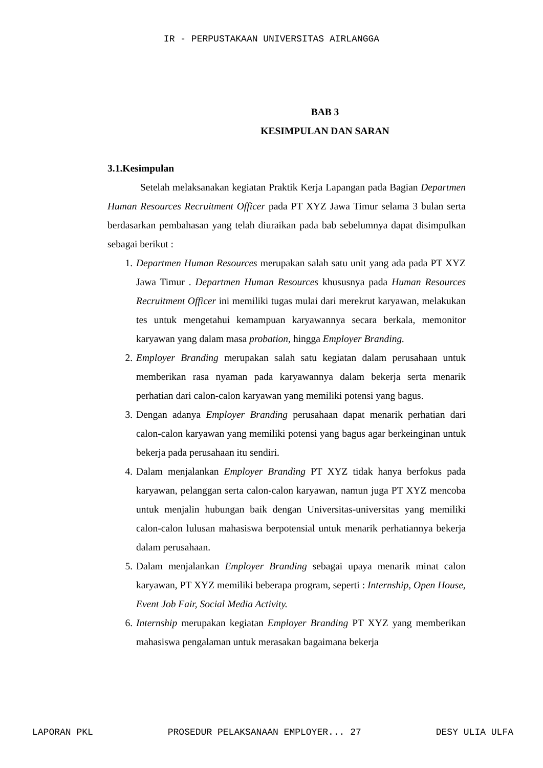IR - PERPUSTAKAAN UNIVERSITAS AIRLANGGA
BAB 3
KESIMPULAN DAN SARAN
3.1.Kesimpulan
Setelah melaksanakan kegiatan Praktik Kerja Lapangan pada Bagian Departmen Human Resources Recruitment Officer pada PT XYZ Jawa Timur selama 3 bulan serta berdasarkan pembahasan yang telah diuraikan pada bab sebelumnya dapat disimpulkan sebagai berikut :
1. Departmen Human Resources merupakan salah satu unit yang ada pada PT XYZ Jawa Timur . Departmen Human Resources khususnya pada Human Resources Recruitment Officer ini memiliki tugas mulai dari merekrut karyawan, melakukan tes untuk mengetahui kemampuan karyawannya secara berkala, memonitor karyawan yang dalam masa probation, hingga Employer Branding.
2. Employer Branding merupakan salah satu kegiatan dalam perusahaan untuk memberikan rasa nyaman pada karyawannya dalam bekerja serta menarik perhatian dari calon-calon karyawan yang memiliki potensi yang bagus.
3. Dengan adanya Employer Branding perusahaan dapat menarik perhatian dari calon-calon karyawan yang memiliki potensi yang bagus agar berkeinginan untuk bekerja pada perusahaan itu sendiri.
4. Dalam menjalankan Employer Branding PT XYZ tidak hanya berfokus pada karyawan, pelanggan serta calon-calon karyawan, namun juga PT XYZ mencoba untuk menjalin hubungan baik dengan Universitas-universitas yang memiliki calon-calon lulusan mahasiswa berpotensial untuk menarik perhatiannya bekerja dalam perusahaan.
5. Dalam menjalankan Employer Branding sebagai upaya menarik minat calon karyawan, PT XYZ memiliki beberapa program, seperti : Internship, Open House, Event Job Fair, Social Media Activity.
6. Internship merupakan kegiatan Employer Branding PT XYZ yang memberikan mahasiswa pengalaman untuk merasakan bagaimana bekerja
LAPORAN PKL PROSEDUR PELAKSANAAN EMPLOYER... 27 DESY ULIA ULFA